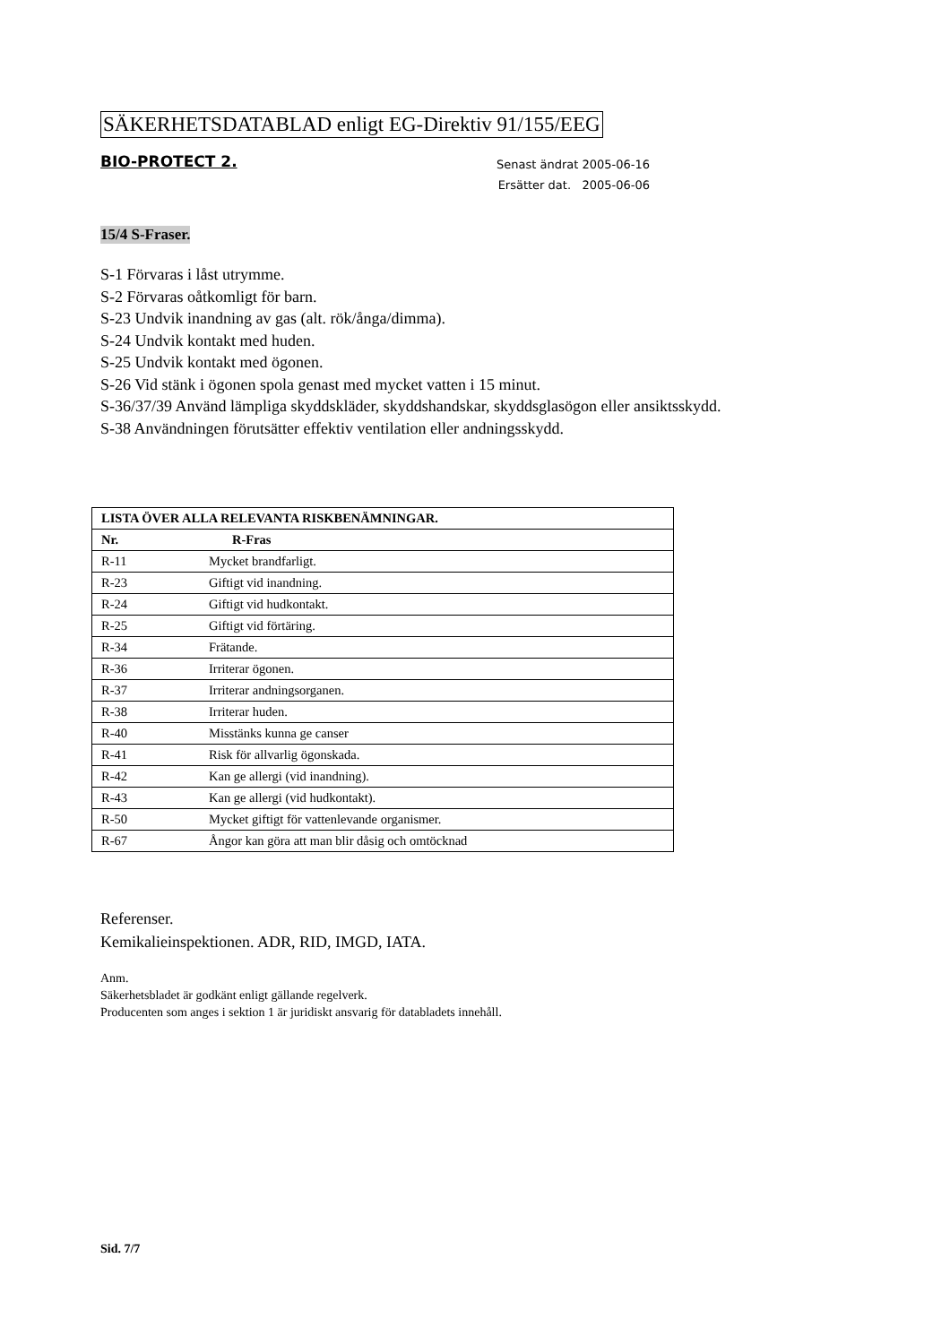SÄKERHETSDATABLAD enligt EG-Direktiv 91/155/EEG
BIO-PROTECT 2.
Senast ändrat 2005-06-16
Ersätter dat. 2005-06-06
15/4 S-Fraser.
S-1 Förvaras i låst utrymme.
S-2 Förvaras oåtkomligt för barn.
S-23 Undvik inandning av gas (alt. rök/ånga/dimma).
S-24 Undvik kontakt med huden.
S-25 Undvik kontakt med ögonen.
S-26 Vid stänk i ögonen spola genast med mycket vatten i 15 minut.
S-36/37/39 Använd lämpliga skyddskläder, skyddshandskar, skyddsglasögon eller ansiktsskydd.
S-38 Användningen förutsätter effektiv ventilation eller andningsskydd.
| LISTA ÖVER ALLA RELEVANTA RISKBENÄMNINGAR. | |
| --- | --- |
| Nr. | R-Fras |
| R-11 | Mycket brandfarligt. |
| R-23 | Giftigt vid inandning. |
| R-24 | Giftigt vid hudkontakt. |
| R-25 | Giftigt vid förtäring. |
| R-34 | Frätande. |
| R-36 | Irriterar ögonen. |
| R-37 | Irriterar andningsorganen. |
| R-38 | Irriterar huden. |
| R-40 | Misstänks kunna ge canser |
| R-41 | Risk för allvarlig ögonskada. |
| R-42 | Kan ge allergi (vid inandning). |
| R-43 | Kan ge allergi (vid hudkontakt). |
| R-50 | Mycket giftigt för vattenlevande organismer. |
| R-67 | Ångor kan göra att man blir dåsig och omtöcknad |
Referenser.
Kemikalieinspektionen. ADR, RID, IMGD, IATA.
Anm.
Säkerhetsbladet är godkänt enligt gällande regelverk.
Producenten som anges i sektion 1 är juridiskt ansvarig för databladets innehåll.
Sid. 7/7